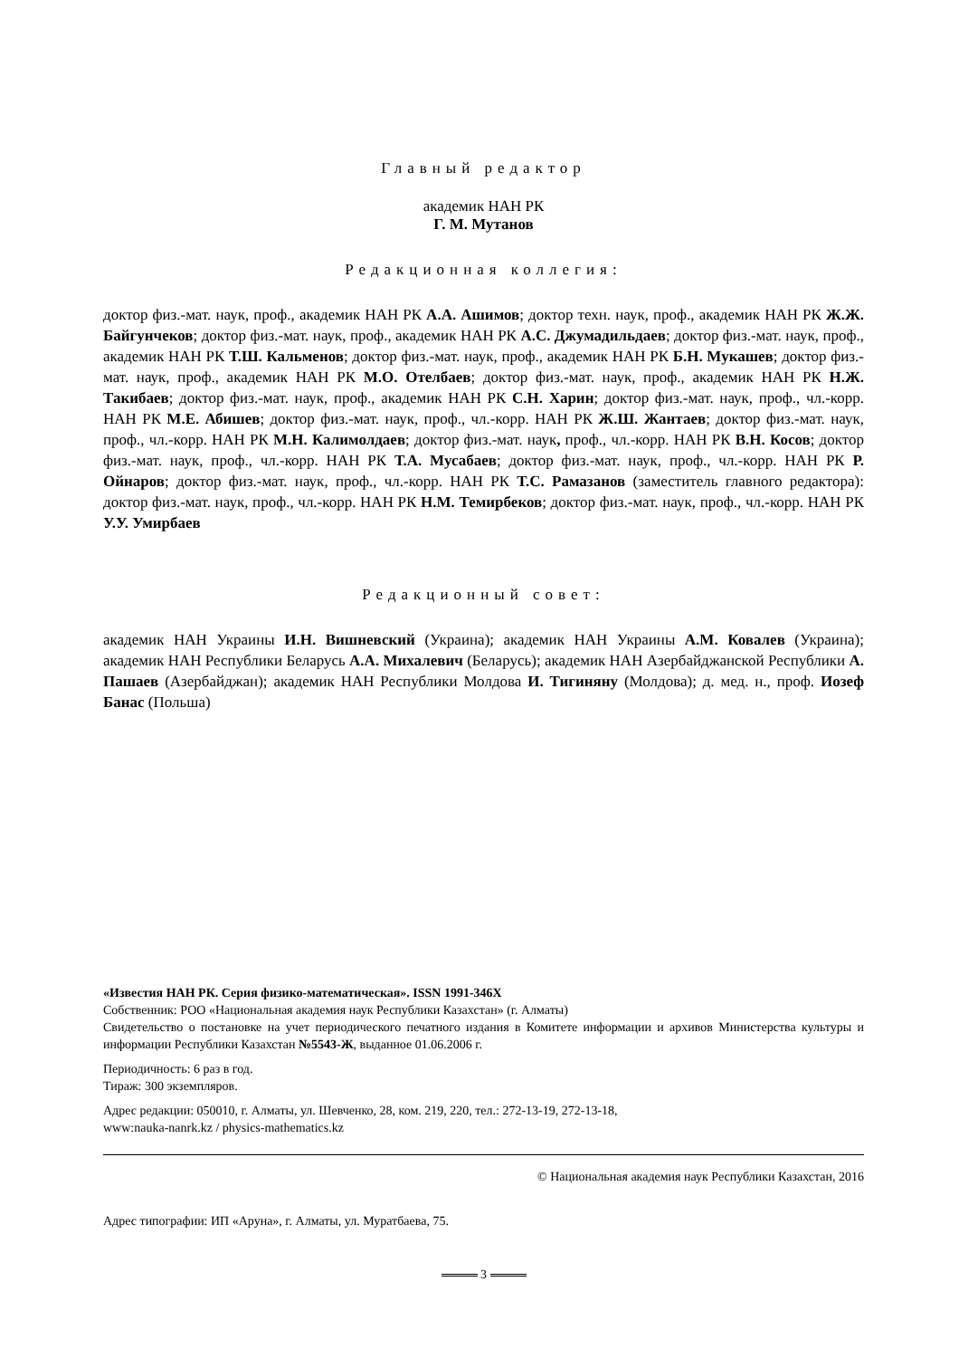Главный редактор
академик НАН РК
Г. М. Мутанов
Редакционная коллегия:
доктор физ.-мат. наук, проф., академик НАН РК А.А. Ашимов; доктор техн. наук, проф., академик НАН РК Ж.Ж. Байгунчеков; доктор физ.-мат. наук, проф., академик НАН РК А.С. Джумадильдаев; доктор физ.-мат. наук, проф., академик НАН РК Т.Ш. Кальменов; доктор физ.-мат. наук, проф., академик НАН РК Б.Н. Мукашев; доктор физ.-мат. наук, проф., академик НАН РК М.О. Отелбаев; доктор физ.-мат. наук, проф., академик НАН РК Н.Ж. Такибаев; доктор физ.-мат. наук, проф., академик НАН РК С.Н. Харин; доктор физ.-мат. наук, проф., чл.-корр. НАН РК М.Е. Абишев; доктор физ.-мат. наук, проф., чл.-корр. НАН РК Ж.Ш. Жантаев; доктор физ.-мат. наук, проф., чл.-корр. НАН РК М.Н. Калимолдаев; доктор физ.-мат. наук, проф., чл.-корр. НАН РК В.Н. Косов; доктор физ.-мат. наук, проф., чл.-корр. НАН РК Т.А. Мусабаев; доктор физ.-мат. наук, проф., чл.-корр. НАН РК Р. Ойнаров; доктор физ.-мат. наук, проф., чл.-корр. НАН РК Т.С. Рамазанов (заместитель главного редактора): доктор физ.-мат. наук, проф., чл.-корр. НАН РК Н.М. Темирбеков; доктор физ.-мат. наук, проф., чл.-корр. НАН РК У.У. Умирбаев
Редакционный совет:
академик НАН Украины И.Н. Вишневский (Украина); академик НАН Украины А.М. Ковалев (Украина); академик НАН Республики Беларусь А.А. Михалевич (Беларусь); академик НАН Азербайджанской Республики А. Пашаев (Азербайджан); академик НАН Республики Молдова И. Тигиняну (Молдова); д. мед. н., проф. Иозеф Банас (Польша)
«Известия НАН РК. Серия физико-математическая». ISSN 1991-346Х
Собственник: РОО «Национальная академия наук Республики Казахстан» (г. Алматы)
Свидетельство о постановке на учет периодического печатного издания в Комитете информации и архивов Министерства культуры и информации Республики Казахстан №5543-Ж, выданное 01.06.2006 г.
Периодичность: 6 раз в год.
Тираж: 300 экземпляров.
Адрес редакции: 050010, г. Алматы, ул. Шевченко, 28, ком. 219, 220, тел.: 272-13-19, 272-13-18,
www:nauka-nanrk.kz / physics-mathematics.kz
© Национальная академия наук Республики Казахстан, 2016
Адрес типографии: ИП «Аруна», г. Алматы, ул. Муратбаева, 75.
3